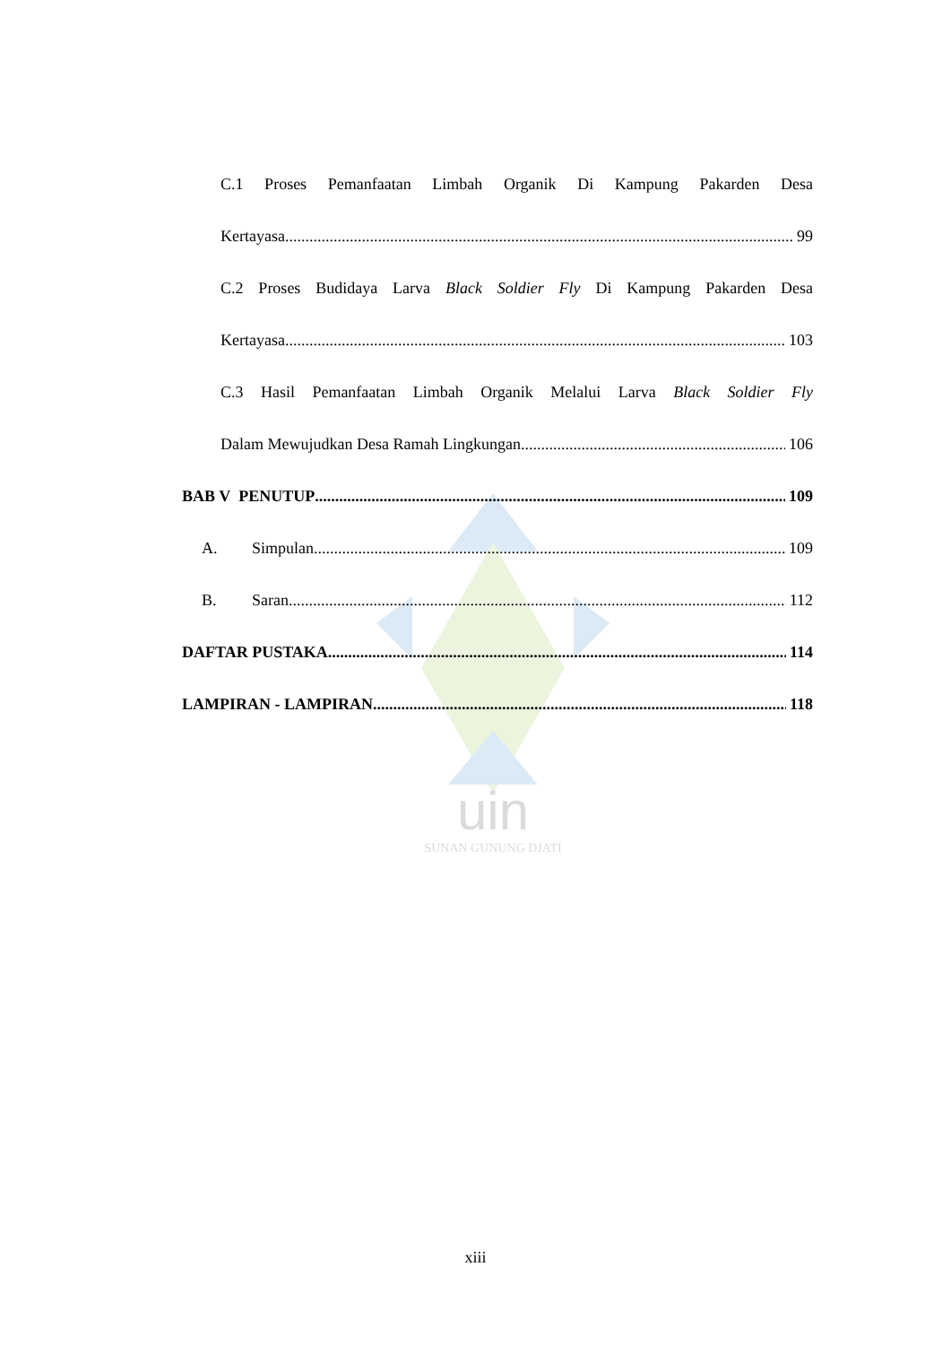uin
SUNAN GUNUNG DJATI
C.1 Proses Pemanfaatan Limbah Organik Di Kampung Pakarden Desa
Kertayasa 99
C.2 Proses Budidaya Larva Black Soldier Fly Di Kampung Pakarden Desa
Kertayasa 103
C.3 Hasil Pemanfaatan Limbah Organik Melalui Larva Black Soldier Fly
Dalam Mewujudkan Desa Ramah Lingkungan 106
BAB V PENUTUP 109
A. Simpulan 109
B. Saran 112
DAFTAR PUSTAKA 114
LAMPIRAN - LAMPIRAN 118
xiii